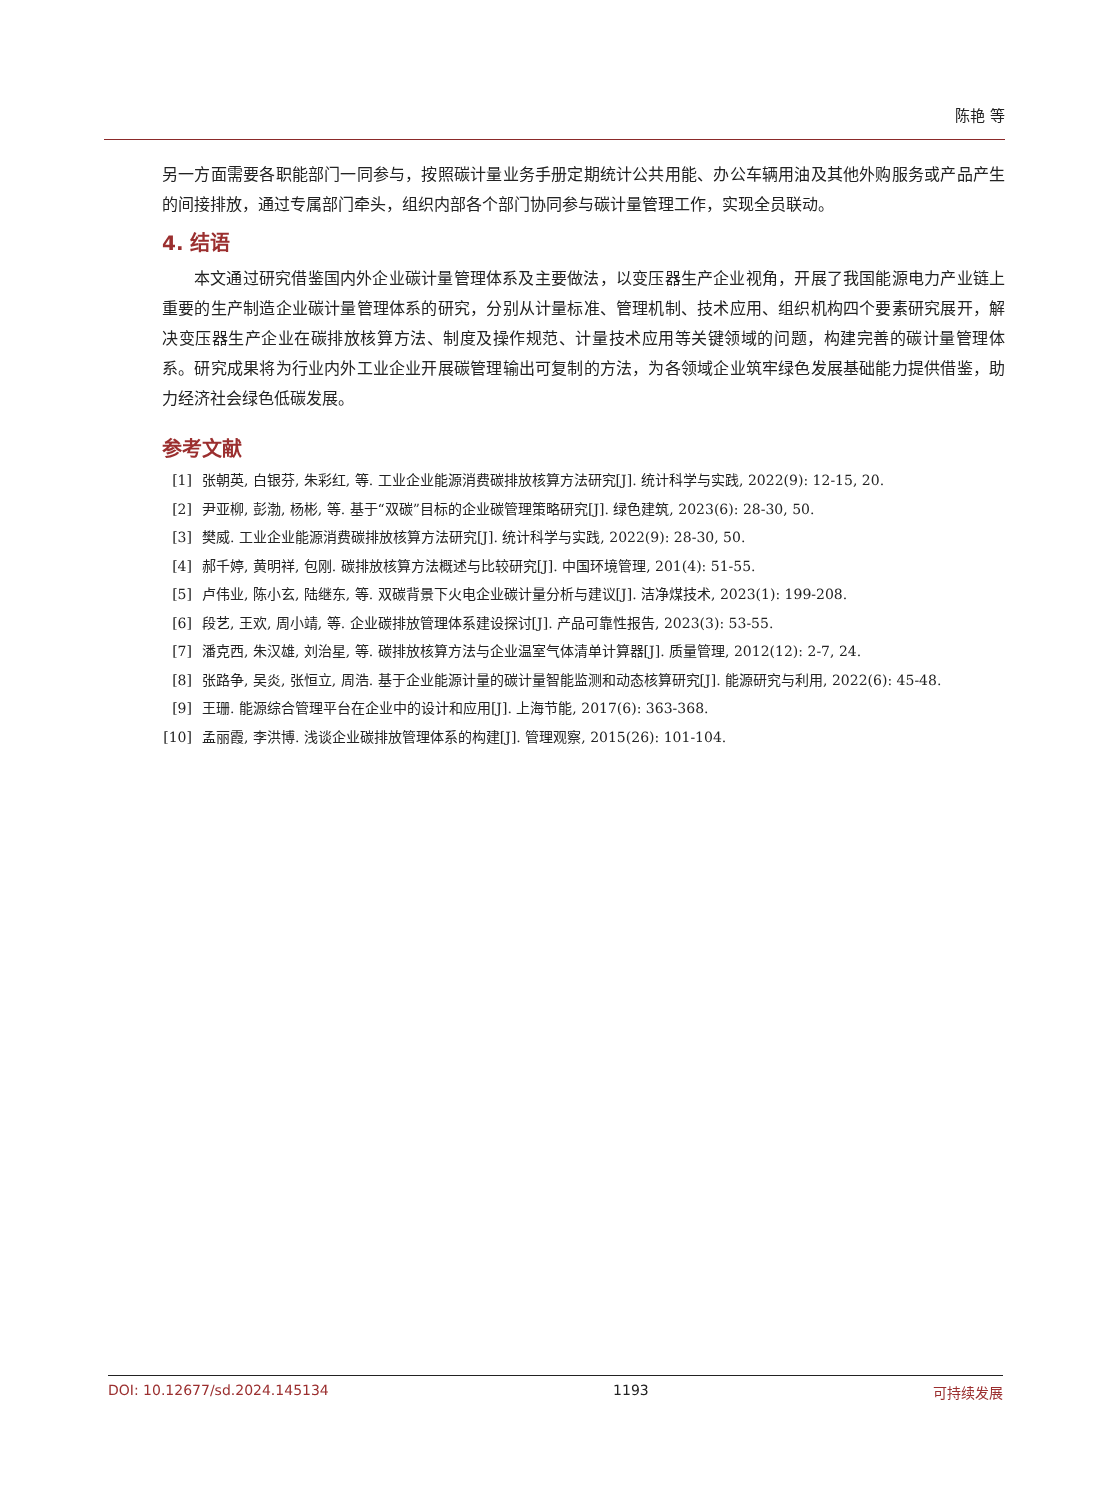陈艳 等
另一方面需要各职能部门一同参与，按照碳计量业务手册定期统计公共用能、办公车辆用油及其他外购服务或产品产生的间接排放，通过专属部门牵头，组织内部各个部门协同参与碳计量管理工作，实现全员联动。
4. 结语
本文通过研究借鉴国内外企业碳计量管理体系及主要做法，以变压器生产企业视角，开展了我国能源电力产业链上重要的生产制造企业碳计量管理体系的研究，分别从计量标准、管理机制、技术应用、组织机构四个要素研究展开，解决变压器生产企业在碳排放核算方法、制度及操作规范、计量技术应用等关键领域的问题，构建完善的碳计量管理体系。研究成果将为行业内外工业企业开展碳管理输出可复制的方法，为各领域企业筑牢绿色发展基础能力提供借鉴，助力经济社会绿色低碳发展。
参考文献
[1] 张朝英, 白银芬, 朱彩红, 等. 工业企业能源消费碳排放核算方法研究[J]. 统计科学与实践, 2022(9): 12-15, 20.
[2] 尹亚柳, 彭渤, 杨彬, 等. 基于“双碳”目标的企业碳管理策略研究[J]. 绿色建筑, 2023(6): 28-30, 50.
[3] 樊威. 工业企业能源消费碳排放核算方法研究[J]. 统计科学与实践, 2022(9): 28-30, 50.
[4] 郝千婷, 黄明祥, 包刚. 碳排放核算方法概述与比较研究[J]. 中国环境管理, 201(4): 51-55.
[5] 卢伟业, 陈小玄, 陆继东, 等. 双碳背景下火电企业碳计量分析与建议[J]. 洁净煤技术, 2023(1): 199-208.
[6] 段艺, 王欢, 周小靖, 等. 企业碳排放管理体系建设探讨[J]. 产品可靠性报告, 2023(3): 53-55.
[7] 潘克西, 朱汉雄, 刘治星, 等. 碳排放核算方法与企业温室气体清单计算器[J]. 质量管理, 2012(12): 2-7, 24.
[8] 张路争, 吴炎, 张恒立, 周浩. 基于企业能源计量的碳计量智能监测和动态核算研究[J]. 能源研究与利用, 2022(6): 45-48.
[9] 王珊. 能源综合管理平台在企业中的设计和应用[J]. 上海节能, 2017(6): 363-368.
[10] 孟丽霞, 李洪博. 浅谈企业碳排放管理体系的构建[J]. 管理观察, 2015(26): 101-104.
DOI: 10.12677/sd.2024.145134 1193 可持续发展